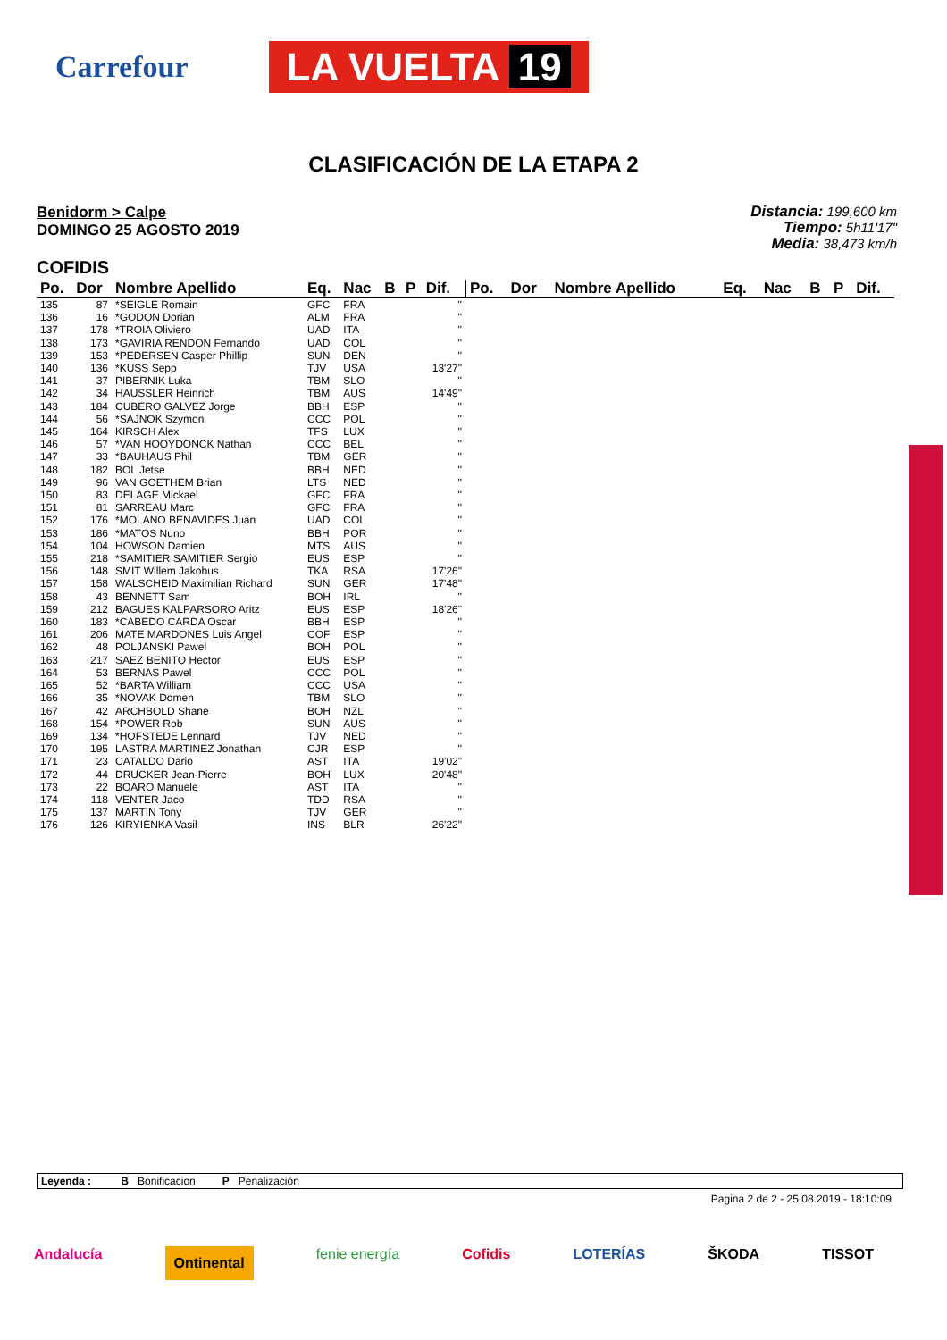Carrefour
LA VUELTA 19
CLASIFICACIÓN DE LA ETAPA 2
Benidorm > Calpe
DOMINGO 25 AGOSTO 2019
Distancia: 199,600 km
Tiempo: 5h11'17"
Media: 38,473 km/h
COFIDIS
| Po. | Dor | Nombre Apellido | Eq. | Nac | B | P | Dif. |
| --- | --- | --- | --- | --- | --- | --- | --- |
| 135 | 87 | *SEIGLE Romain | GFC | FRA | | | '' |
| 136 | 16 | *GODON Dorian | ALM | FRA | | | '' |
| 137 | 178 | *TROIA Oliviero | UAD | ITA | | | '' |
| 138 | 173 | *GAVIRIA RENDON Fernando | UAD | COL | | | '' |
| 139 | 153 | *PEDERSEN Casper Phillip | SUN | DEN | | | '' |
| 140 | 136 | *KUSS Sepp | TJV | USA | | | 13'27" |
| 141 | 37 | PIBERNIK Luka | TBM | SLO | | | '' |
| 142 | 34 | HAUSSLER Heinrich | TBM | AUS | | | 14'49" |
| 143 | 184 | CUBERO GALVEZ Jorge | BBH | ESP | | | '' |
| 144 | 56 | *SAJNOK Szymon | CCC | POL | | | '' |
| 145 | 164 | KIRSCH Alex | TFS | LUX | | | '' |
| 146 | 57 | *VAN HOOYDONCK Nathan | CCC | BEL | | | '' |
| 147 | 33 | *BAUHAUS Phil | TBM | GER | | | '' |
| 148 | 182 | BOL Jetse | BBH | NED | | | '' |
| 149 | 96 | VAN GOETHEM Brian | LTS | NED | | | '' |
| 150 | 83 | DELAGE Mickael | GFC | FRA | | | '' |
| 151 | 81 | SARREAU Marc | GFC | FRA | | | '' |
| 152 | 176 | *MOLANO BENAVIDES Juan | UAD | COL | | | '' |
| 153 | 186 | *MATOS Nuno | BBH | POR | | | '' |
| 154 | 104 | HOWSON Damien | MTS | AUS | | | '' |
| 155 | 218 | *SAMITIER SAMITIER Sergio | EUS | ESP | | | '' |
| 156 | 148 | SMIT Willem Jakobus | TKA | RSA | | | 17'26" |
| 157 | 158 | WALSCHEID Maximilian Richard | SUN | GER | | | 17'48" |
| 158 | 43 | BENNETT Sam | BOH | IRL | | | '' |
| 159 | 212 | BAGUES KALPARSORO Aritz | EUS | ESP | | | 18'26" |
| 160 | 183 | *CABEDO CARDA Oscar | BBH | ESP | | | '' |
| 161 | 206 | MATE MARDONES Luis Angel | COF | ESP | | | '' |
| 162 | 48 | POLJANSKI Pawel | BOH | POL | | | '' |
| 163 | 217 | SAEZ BENITO Hector | EUS | ESP | | | '' |
| 164 | 53 | BERNAS Pawel | CCC | POL | | | '' |
| 165 | 52 | *BARTA William | CCC | USA | | | '' |
| 166 | 35 | *NOVAK Domen | TBM | SLO | | | '' |
| 167 | 42 | ARCHBOLD Shane | BOH | NZL | | | '' |
| 168 | 154 | *POWER Rob | SUN | AUS | | | '' |
| 169 | 134 | *HOFSTEDE Lennard | TJV | NED | | | '' |
| 170 | 195 | LASTRA MARTINEZ Jonathan | CJR | ESP | | | '' |
| 171 | 23 | CATALDO Dario | AST | ITA | | | 19'02" |
| 172 | 44 | DRUCKER Jean-Pierre | BOH | LUX | | | 20'48" |
| 173 | 22 | BOARO Manuele | AST | ITA | | | '' |
| 174 | 118 | VENTER Jaco | TDD | RSA | | | '' |
| 175 | 137 | MARTIN Tony | TJV | GER | | | '' |
| 176 | 126 | KIRYIENKA Vasil | INS | BLR | | | 26'22" |
| Po. | Dor | Nombre Apellido | Eq. | Nac | B | P | Dif. |
| --- | --- | --- | --- | --- | --- | --- | --- |
Leyenda : B Bonificacion P Penalización
Pagina 2 de 2 - 25.08.2019 - 18:10:09
Andalucía Ontinental fenie energía Cofidis LOTERÍAS ŠKODA TISSOT